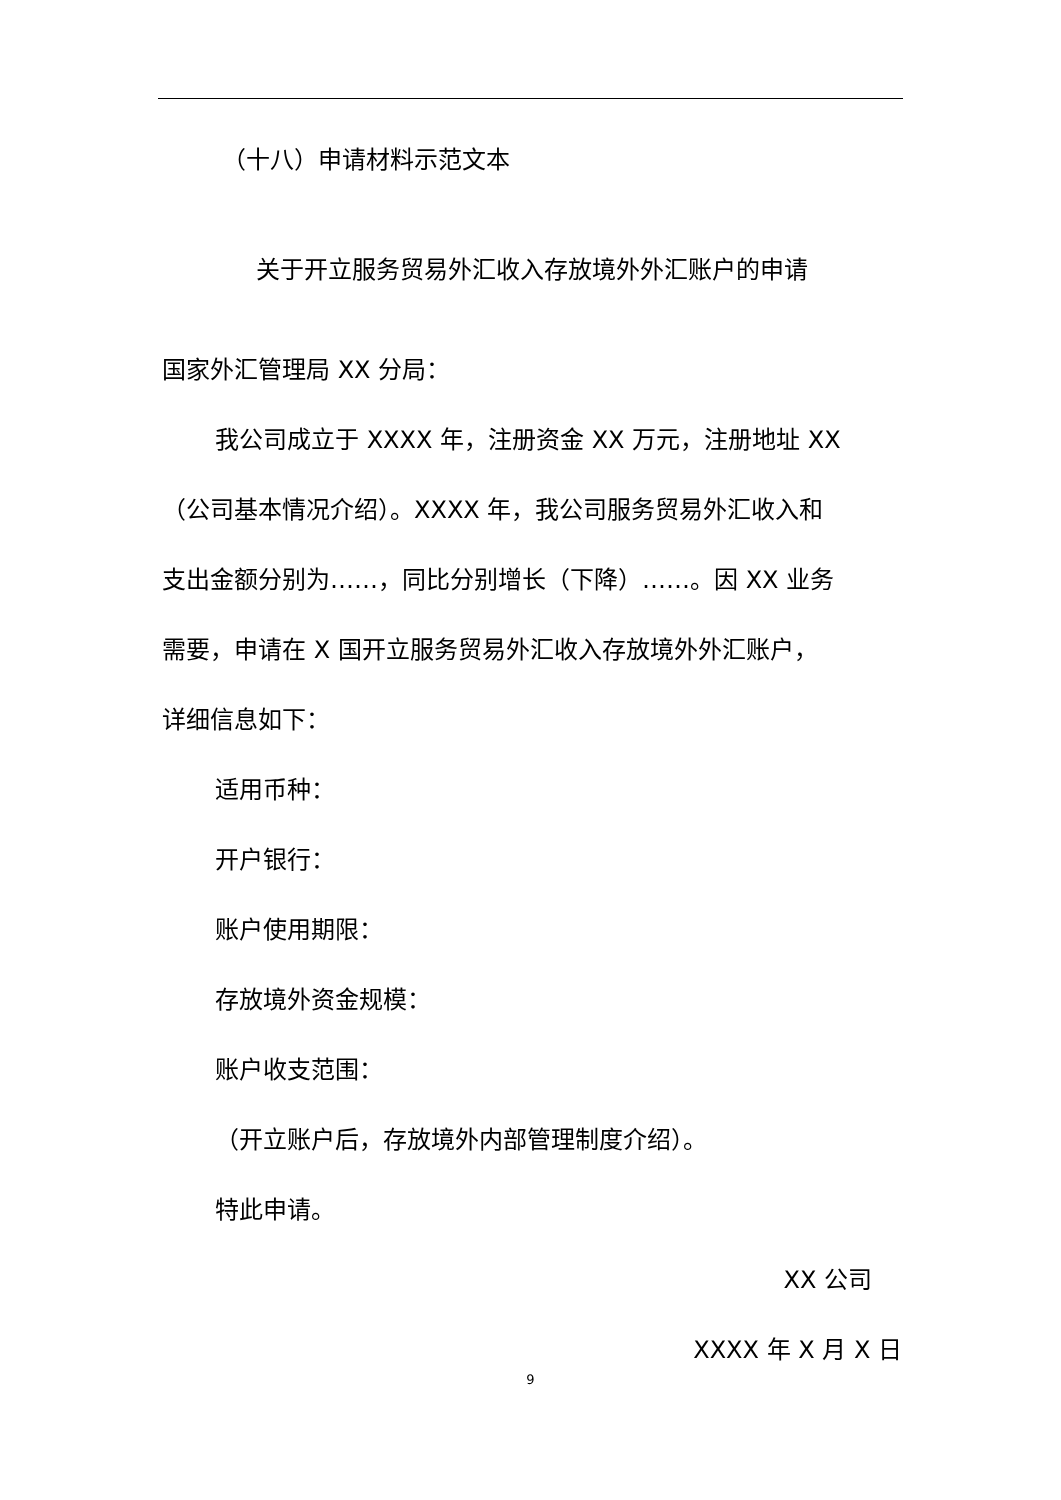（十八）申请材料示范文本
关于开立服务贸易外汇收入存放境外外汇账户的申请
国家外汇管理局 XX 分局：
我公司成立于 XXXX 年，注册资金 XX 万元，注册地址 XX
（公司基本情况介绍）。XXXX 年，我公司服务贸易外汇收入和
支出金额分别为……，同比分别增长（下降）……。因 XX 业务
需要，申请在 X 国开立服务贸易外汇收入存放境外外汇账户，
详细信息如下：
适用币种：
开户银行：
账户使用期限：
存放境外资金规模：
账户收支范围：
（开立账户后，存放境外内部管理制度介绍）。
特此申请。
XX 公司
XXXX 年 X 月 X 日
9